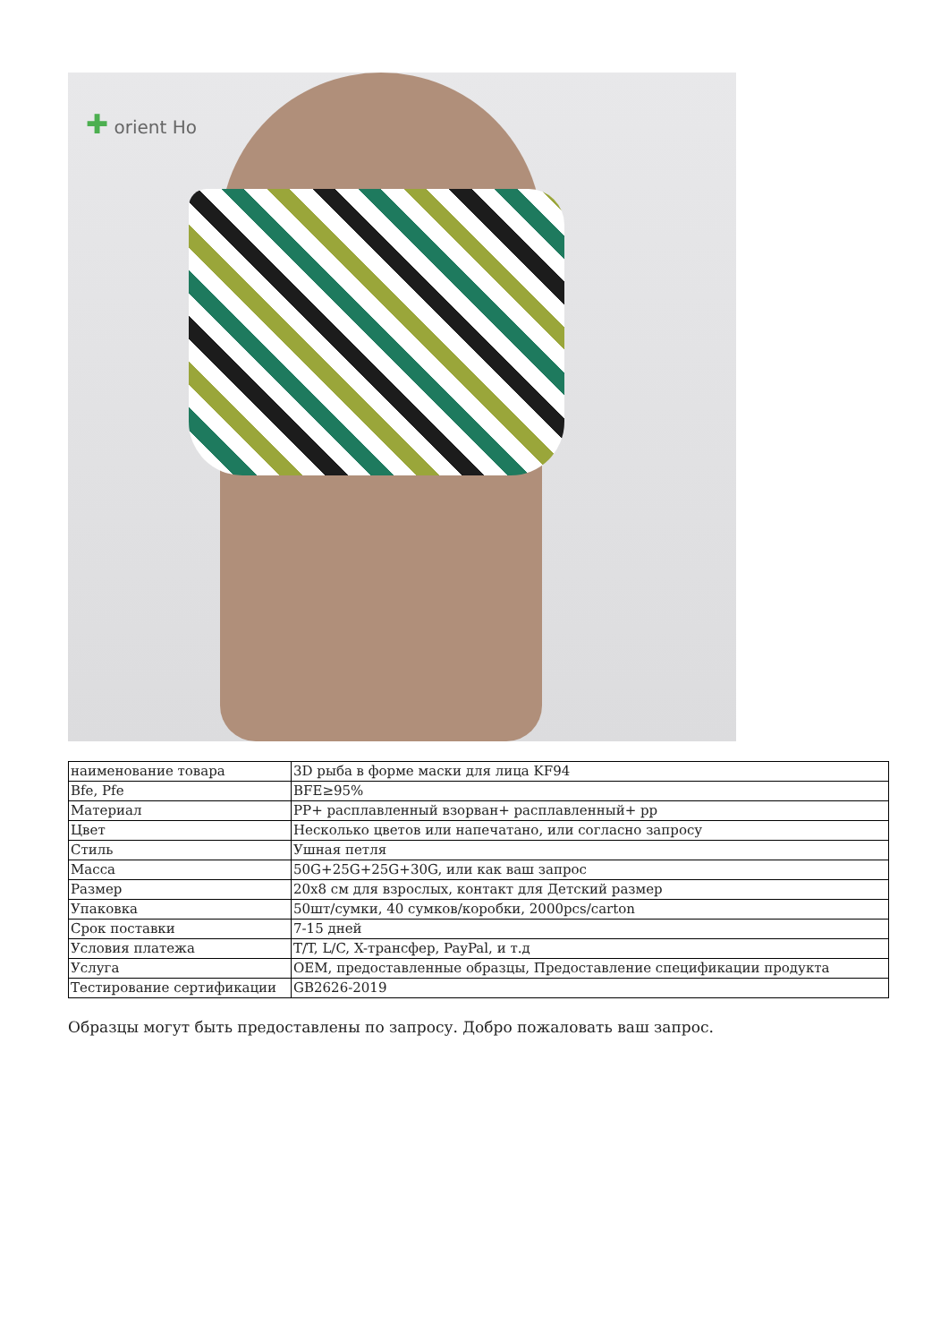✚ orient Ho
| наименование товара | 3D рыба в форме маски для лица KF94 |
| Bfe, Pfe | BFE≥95% |
| Материал | PP+ расплавленный взорван+ расплавленный+ pp |
| Цвет | Несколько цветов или напечатано, или согласно запросу |
| Стиль | Ушная петля |
| Масса | 50G+25G+25G+30G, или как ваш запрос |
| Размер | 20x8 см для взрослых, контакт для Детский размер |
| Упаковка | 50шт/сумки, 40 сумков/коробки, 2000pcs/carton |
| Срок поставки | 7-15 дней |
| Условия платежа | T/T, L/C, X-трансфер, PayPal, и т.д |
| Услуга | OEM, предоставленные образцы, Предоставление спецификации продукта |
| Тестирование сертификации | GB2626-2019 |
Образцы могут быть предоставлены по запросу. Добро пожаловать ваш запрос.